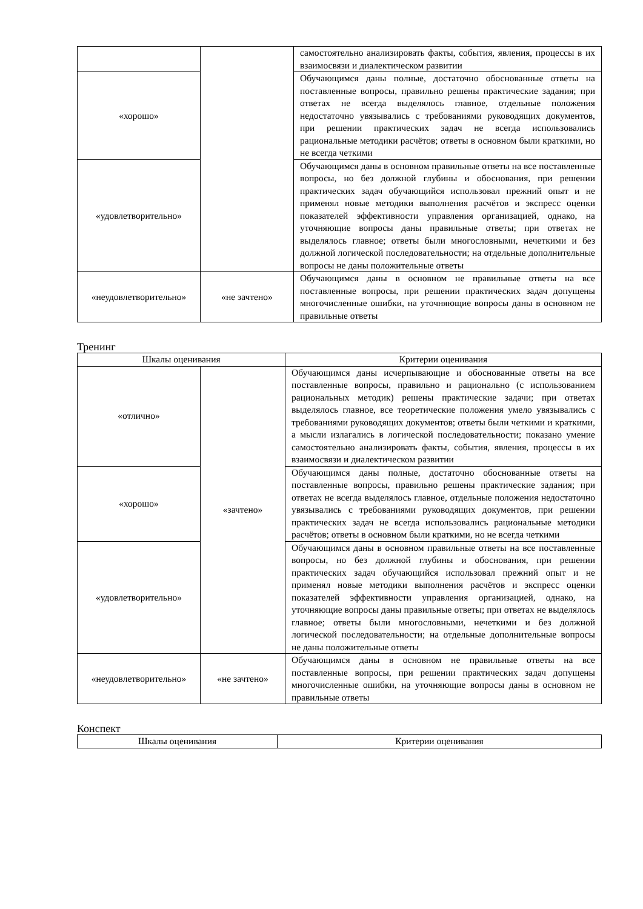| | | самостоятельно анализировать факты, события, явления, процессы в их взаимосвязи и диалектическом развитии |
| «хорошо» | | Обучающимся даны полные, достаточно обоснованные ответы на поставленные вопросы, правильно решены практические задания; при ответах не всегда выделялось главное, отдельные положения недостаточно увязывались с требованиями руководящих документов, при решении практических задач не всегда использовались рациональные методики расчётов; ответы в основном были краткими, но не всегда четкими |
| «удовлетворительно» | | Обучающимся даны в основном правильные ответы на все поставленные вопросы, но без должной глубины и обоснования, при решении практических задач обучающийся использовал прежний опыт и не применял новые методики выполнения расчётов и экспресс оценки показателей эффективности управления организацией, однако, на уточняющие вопросы даны правильные ответы; при ответах не выделялось главное; ответы были многословными, нечеткими и без должной логической последовательности; на отдельные дополнительные вопросы не даны положительные ответы |
| «неудовлетворительно» | «не зачтено» | Обучающимся даны в основном не правильные ответы на все поставленные вопросы, при решении практических задач допущены многочисленные ошибки, на уточняющие вопросы даны в основном не правильные ответы |
Тренинг
| Шкалы оценивания | | Критерии оценивания |
| --- | --- | --- |
| «отлично» | «зачтено» | Обучающимся даны исчерпывающие и обоснованные ответы на все поставленные вопросы, правильно и рационально (с использованием рациональных методик) решены практические задачи; при ответах выделялось главное, все теоретические положения умело увязывались с требованиями руководящих документов; ответы были четкими и краткими, а мысли излагались в логической последовательности; показано умение самостоятельно анализировать факты, события, явления, процессы в их взаимосвязи и диалектическом развитии |
| «хорошо» | | Обучающимся даны полные, достаточно обоснованные ответы на поставленные вопросы, правильно решены практические задания; при ответах не всегда выделялось главное, отдельные положения недостаточно увязывались с требованиями руководящих документов, при решении практических задач не всегда использовались рациональные методики расчётов; ответы в основном были краткими, но не всегда четкими |
| «удовлетворительно» | | Обучающимся даны в основном правильные ответы на все поставленные вопросы, но без должной глубины и обоснования, при решении практических задач обучающийся использовал прежний опыт и не применял новые методики выполнения расчётов и экспресс оценки показателей эффективности управления организацией, однако, на уточняющие вопросы даны правильные ответы; при ответах не выделялось главное; ответы были многословными, нечеткими и без должной логической последовательности; на отдельные дополнительные вопросы не даны положительные ответы |
| «неудовлетворительно» | «не зачтено» | Обучающимся даны в основном не правильные ответы на все поставленные вопросы, при решении практических задач допущены многочисленные ошибки, на уточняющие вопросы даны в основном не правильные ответы |
Конспект
| Шкалы оценивания | Критерии оценивания |
| --- | --- |